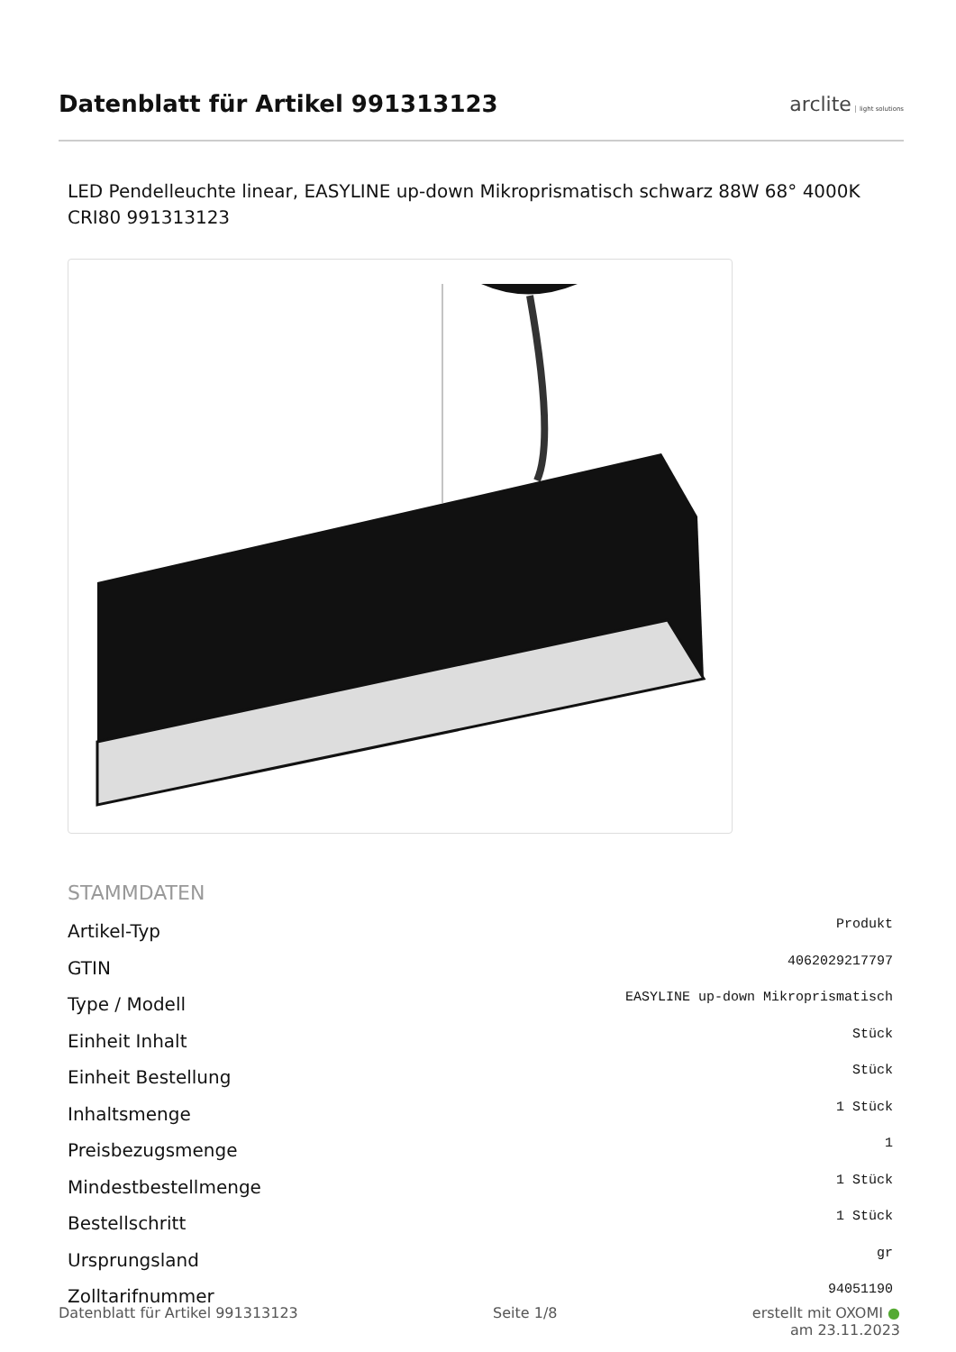Datenblatt für Artikel 991313123
arclite light solutions
LED Pendelleuchte linear, EASYLINE up-down Mikroprismatisch schwarz 88W 68° 4000K CRI80 991313123
STAMMDATEN
| Artikel-Typ | Produkt |
| GTIN | 4062029217797 |
| Type / Modell | EASYLINE up-down Mikroprismatisch |
| Einheit Inhalt | Stück |
| Einheit Bestellung | Stück |
| Inhaltsmenge | 1 Stück |
| Preisbezugsmenge | 1 |
| Mindestbestellmenge | 1 Stück |
| Bestellschritt | 1 Stück |
| Ursprungsland | gr |
| Zolltarifnummer | 94051190 |
Datenblatt für Artikel 991313123 Seite 1/8 erstellt mit OXOMI ●
am 23.11.2023